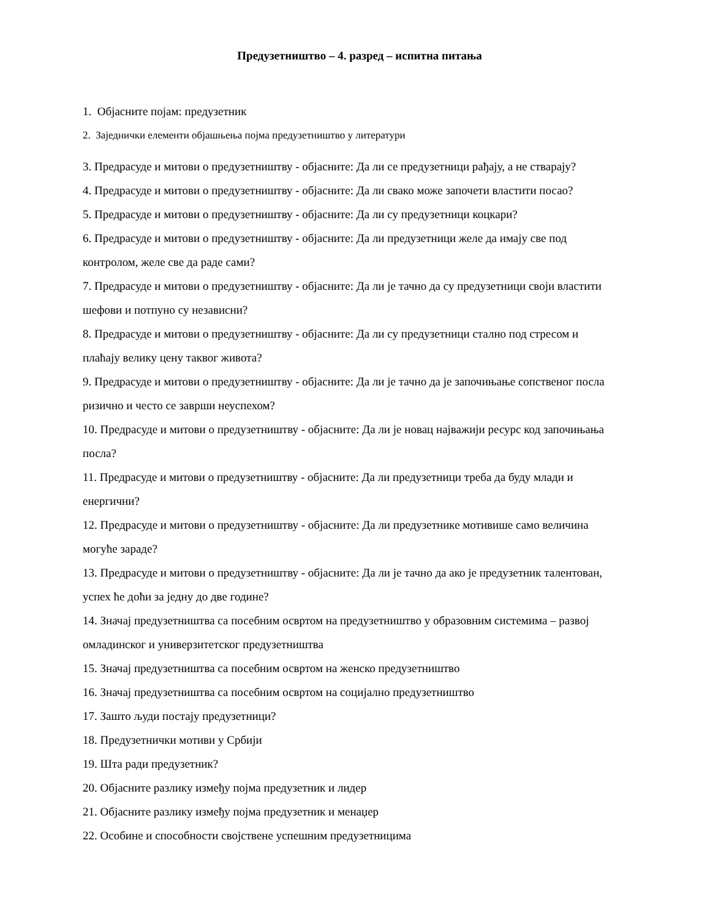Предузетништво – 4. разред – испитна питања
1. Објасните појам: предузетник
2. Заједнички елементи објашњења појма предузетништво у литератури
3. Предрасуде и митови о предузетништву - објасните: Да ли се предузетници рађају, а не стварају?
4. Предрасуде и митови о предузетништву - објасните: Да ли свако може започети властити посао?
5. Предрасуде и митови о предузетништву - објасните: Да ли су предузетници коцкари?
6. Предрасуде и митови о предузетништву - објасните: Да ли предузетници желе да имају све под контролом, желе све да раде сами?
7. Предрасуде и митови о предузетништву - објасните: Да ли је тачно да су предузетници своји властити шефови и потпуно су независни?
8. Предрасуде и митови о предузетништву - објасните: Да ли су предузетници стално под стресом и плаћају велику цену таквог живота?
9. Предрасуде и митови о предузетништву - објасните: Да ли је тачно да је започињање сопственог посла ризично и често се заврши неуспехом?
10. Предрасуде и митови о предузетништву - објасните: Да ли је новац најважији ресурс код започињања посла?
11. Предрасуде и митови о предузетништву - објасните: Да ли предузетници треба да буду млади и енергични?
12. Предрасуде и митови о предузетништву - објасните: Да ли предузетнике мотивише само величина могуће зараде?
13. Предрасуде и митови о предузетништву - објасните: Да ли је тачно да ако је предузетник талентован, успех ће доћи за једну до две године?
14. Значај предузетништва са посебним освртом на предузетништво у образовним системима – развој омладинског и универзитетског предузетништва
15. Значај предузетништва са посебним освртом на женско предузетништво
16. Значај предузетништва са посебним освртом на социјално предузетништво
17. Зашто људи постају предузетници?
18. Предузетнички мотиви у Србији
19. Шта ради предузетник?
20. Објасните разлику између појма предузетник и лидер
21. Објасните разлику између појма предузетник и менаџер
22. Особине и способности својствене успешним предузетницима